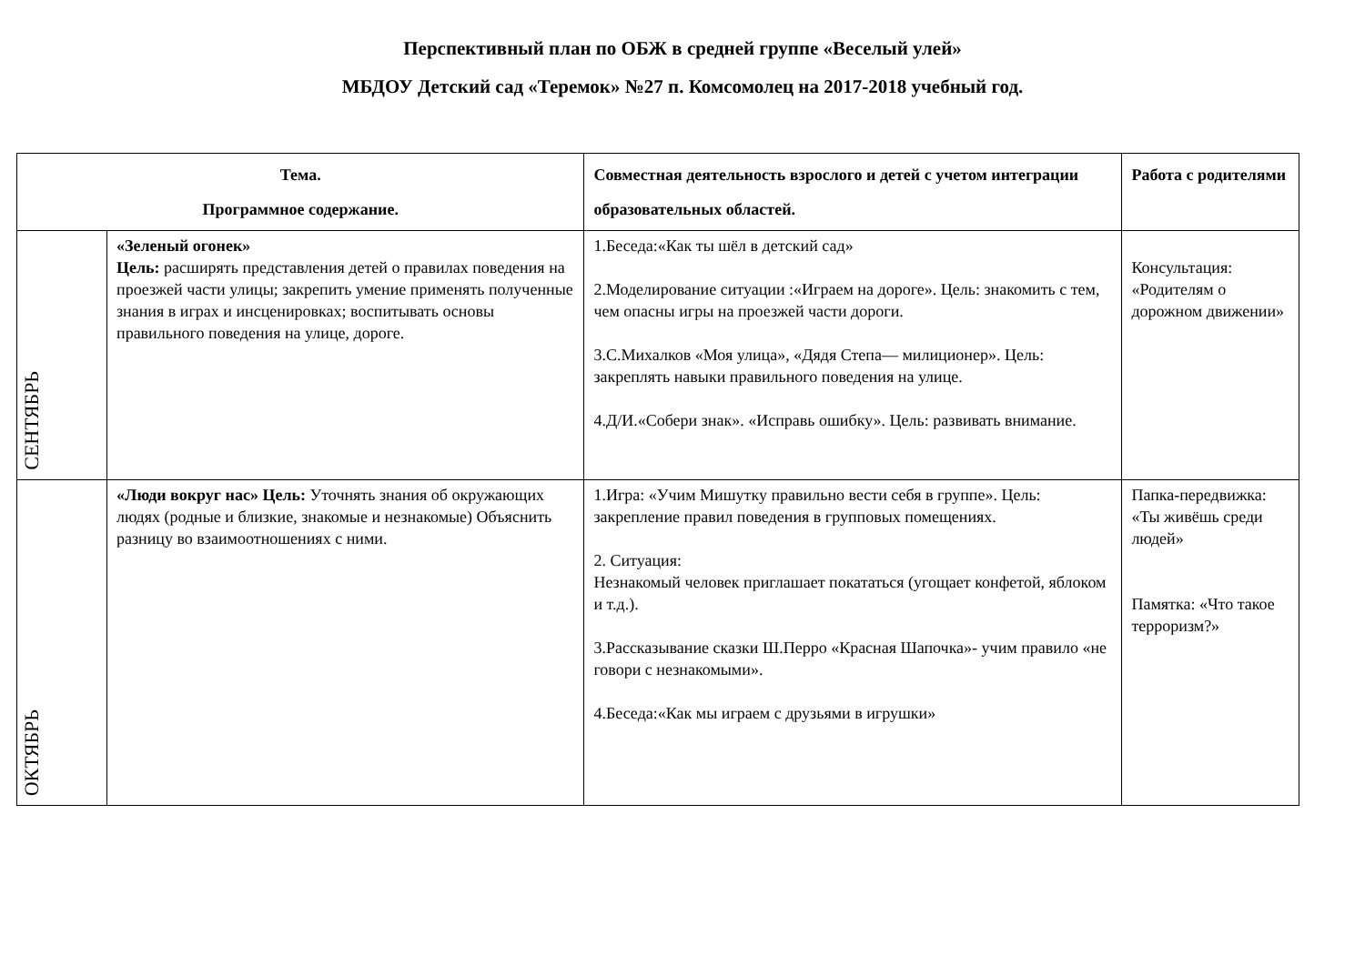Перспективный план по ОБЖ в средней группе «Веселый улей»
МБДОУ Детский сад «Теремок» №27 п. Комсомолец на 2017-2018 учебный год.
| Тема. Программное содержание. | | Совместная деятельность взрослого и детей с учетом интеграции образовательных областей. | Работа с родителями |
| --- | --- | --- | --- |
| СЕНТЯБРЬ | «Зеленый огонек» Цель: расширять представления детей о правилах поведения на проезжей части улицы; закрепить умение применять полученные знания в играх и инсценировках; воспитывать основы правильного поведения на улице, дороге. | 1.Беседа:«Как ты шёл в детский сад» 2.Моделирование ситуации :«Играем на дороге». Цель: знакомить с тем, чем опасны игры на проезжей части дороги. 3.С.Михалков «Моя улица», «Дядя Степа— милиционер». Цель: закреплять навыки правильного поведения на улице. 4.Д/И.«Собери знак». «Исправь ошибку». Цель: развивать внимание. | Консультация: «Родителям о дорожном движении» |
| ОКТЯБРЬ | «Люди вокруг нас» Цель: Уточнять знания об окружающих людях (родные и близкие, знакомые и незнакомые) Объяснить разницу во взаимоотношениях с ними. | 1.Игра: «Учим Мишутку правильно вести себя в группе». Цель: закрепление правил поведения в групповых помещениях. 2. Ситуация: Незнакомый человек приглашает покататься (угощает конфетой, яблоком и т.д.). 3.Рассказывание сказки Ш.Перро «Красная Шапочка»- учим правило «не говори с незнакомыми». 4.Беседа:«Как мы играем с друзьями в игрушки» | Папка-передвижка: «Ты живёшь среди людей» Памятка: «Что такое терроризм?» |